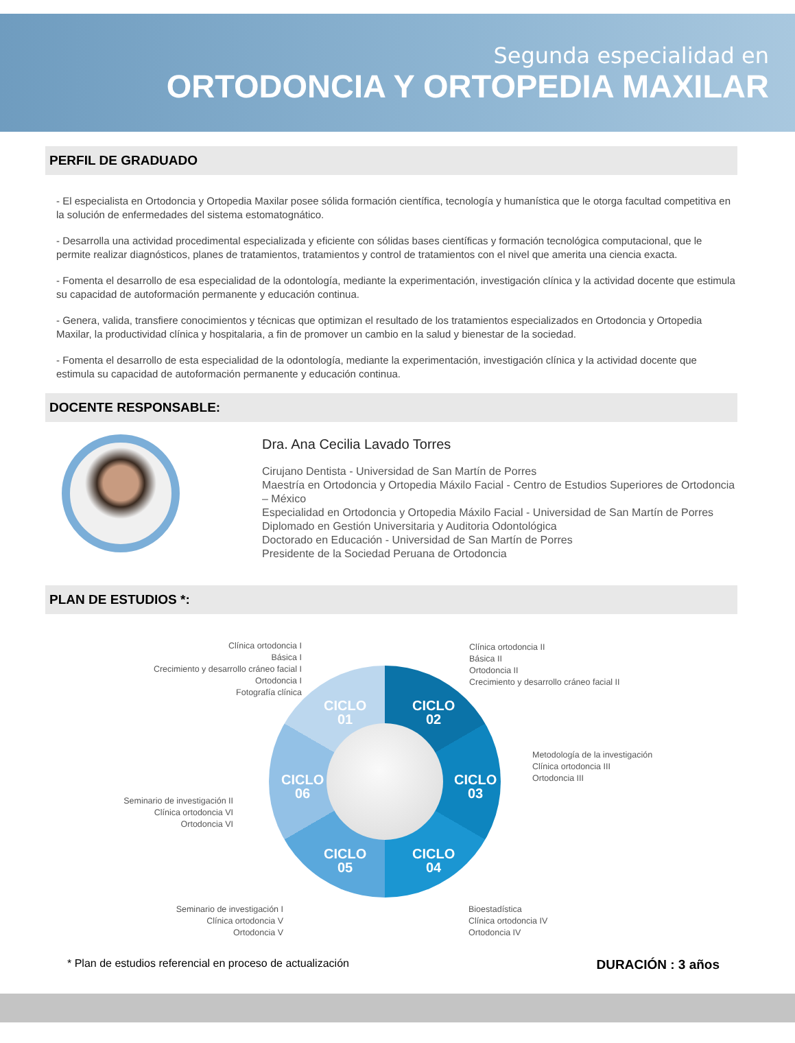Segunda especialidad en
ORTODONCIA Y ORTOPEDIA MAXILAR
PERFIL DE GRADUADO
- El especialista en Ortodoncia y Ortopedia Maxilar posee sólida formación científica, tecnología y humanística que le otorga facultad competitiva en la solución de enfermedades del sistema estomatognático.
- Desarrolla una actividad procedimental especializada y eficiente con sólidas bases científicas y formación tecnológica computacional, que le permite realizar diagnósticos, planes de tratamientos, tratamientos y control de tratamientos con el nivel que amerita una ciencia exacta.
- Fomenta el desarrollo de esa especialidad de la odontología, mediante la experimentación, investigación clínica y la actividad docente que estimula su capacidad de autoformación permanente y educación continua.
- Genera, valida, transfiere conocimientos y técnicas que optimizan el resultado de los tratamientos especializados en Ortodoncia y Ortopedia Maxilar, la productividad clínica y hospitalaria, a fin de promover un cambio en la salud y bienestar de la sociedad.
- Fomenta el desarrollo de esta especialidad de la odontología, mediante la experimentación, investigación clínica y la actividad docente que estimula su capacidad de autoformación permanente y educación continua.
DOCENTE RESPONSABLE:
Dra. Ana Cecilia Lavado Torres
Cirujano Dentista - Universidad de San Martín de Porres
Maestría en Ortodoncia y Ortopedia Máxilo Facial - Centro de Estudios Superiores de Ortodoncia – México
Especialidad en Ortodoncia y Ortopedia Máxilo Facial - Universidad de San Martín de Porres
Diplomado en Gestión Universitaria y Auditoria Odontológica
Doctorado en Educación - Universidad de San Martín de Porres
Presidente de la Sociedad Peruana de Ortodoncia
PLAN DE ESTUDIOS *:
Clínica ortodoncia I
Básica I
Crecimiento y desarrollo cráneo facial I
Ortodoncia I
Fotografía clínica
Clínica ortodoncia II
Básica II
Ortodoncia II
Crecimiento y desarrollo cráneo facial II
Metodología de la investigación
Clínica ortodoncia III
Ortodoncia III
Seminario de investigación II
Clínica ortodoncia VI
Ortodoncia VI
Seminario de investigación I
Clínica ortodoncia V
Ortodoncia V
Bioestadística
Clínica ortodoncia IV
Ortodoncia IV
CICLO
01
CICLO
02
CICLO
03
CICLO
04
CICLO
05
CICLO
06
* Plan de estudios referencial en proceso de actualización DURACIÓN : 3 años